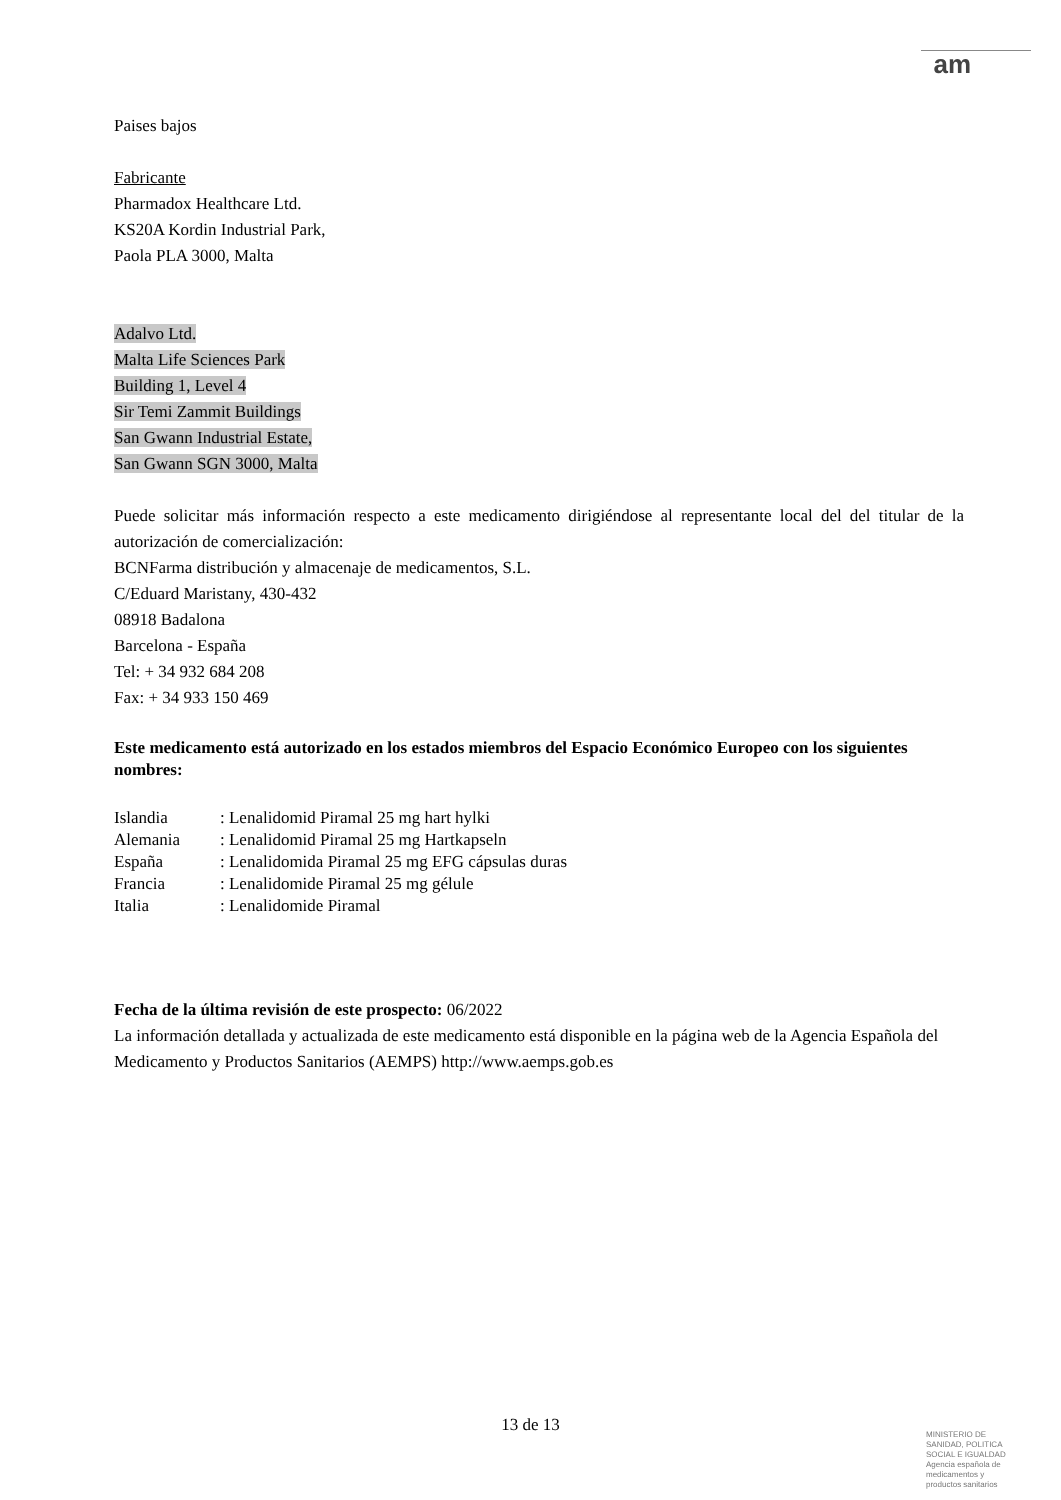am
Paises bajos
Fabricante
Pharmadox Healthcare Ltd.
KS20A Kordin Industrial Park,
Paola PLA 3000, Malta
Adalvo Ltd.
Malta Life Sciences Park
Building 1, Level 4
Sir Temi Zammit Buildings
San Gwann Industrial Estate,
San Gwann SGN 3000, Malta
Puede solicitar más información respecto a este medicamento dirigiéndose al representante local del del titular de la autorización de comercialización:
BCNFarma distribución y almacenaje de medicamentos, S.L.
C/Eduard Maristany, 430-432
08918 Badalona
Barcelona - España
Tel: + 34 932 684 208
Fax: + 34 933 150 469
Este medicamento está autorizado en los estados miembros del Espacio Económico Europeo con los siguientes nombres:
| Islandia | : Lenalidomid Piramal 25 mg hart hylki |
| Alemania | : Lenalidomid Piramal 25 mg Hartkapseln |
| España | : Lenalidomida Piramal 25 mg EFG cápsulas duras |
| Francia | : Lenalidomide Piramal 25 mg gélule |
| Italia | : Lenalidomide Piramal |
Fecha de la última revisión de este prospecto: 06/2022
La información detallada y actualizada de este medicamento está disponible en la página web de la Agencia Española del Medicamento y Productos Sanitarios (AEMPS) http://www.aemps.gob.es
13 de 13
MINISTERIO DE
SANIDAD, POLITICA
SOCIAL E IGUALDAD
Agencia española de
medicamentos y
productos sanitarios